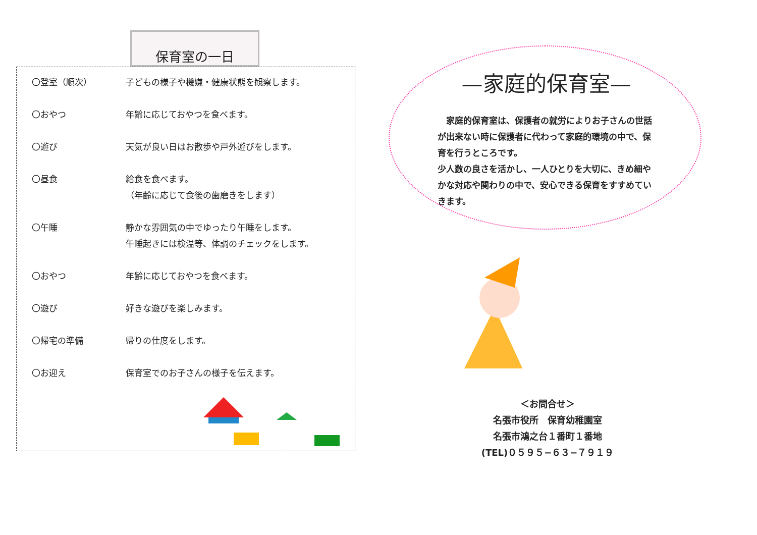保育室の一日
| 〇登室（順次） | 子どもの様子や機嫌・健康状態を観察します。 |
| 〇おやつ | 年齢に応じておやつを食べます。 |
| 〇遊び | 天気が良い日はお散歩や戸外遊びをします。 |
| 〇昼食 | 給食を食べます。 （年齢に応じて食後の歯磨きをします） |
| 〇午睡 | 静かな雰囲気の中でゆったり午睡をします。 午睡起きには検温等、体調のチェックをします。 |
| 〇おやつ | 年齢に応じておやつを食べます。 |
| 〇遊び | 好きな遊びを楽しみます。 |
| 〇帰宅の準備 | 帰りの仕度をします。 |
| 〇お迎え | 保育室でのお子さんの様子を伝えます。 |
—家庭的保育室—
　家庭的保育室は、保護者の就労によりお子さんの世話が出来ない時に保護者に代わって家庭的環境の中で、保育を行うところです。
少人数の良さを活かし、一人ひとりを大切に、きめ細やかな対応や関わりの中で、安心できる保育をすすめていきます。
＜お問合せ＞
名張市役所　保育幼稚園室
名張市鴻之台１番町１番地
(TEL)０５９５−６３−７９１９